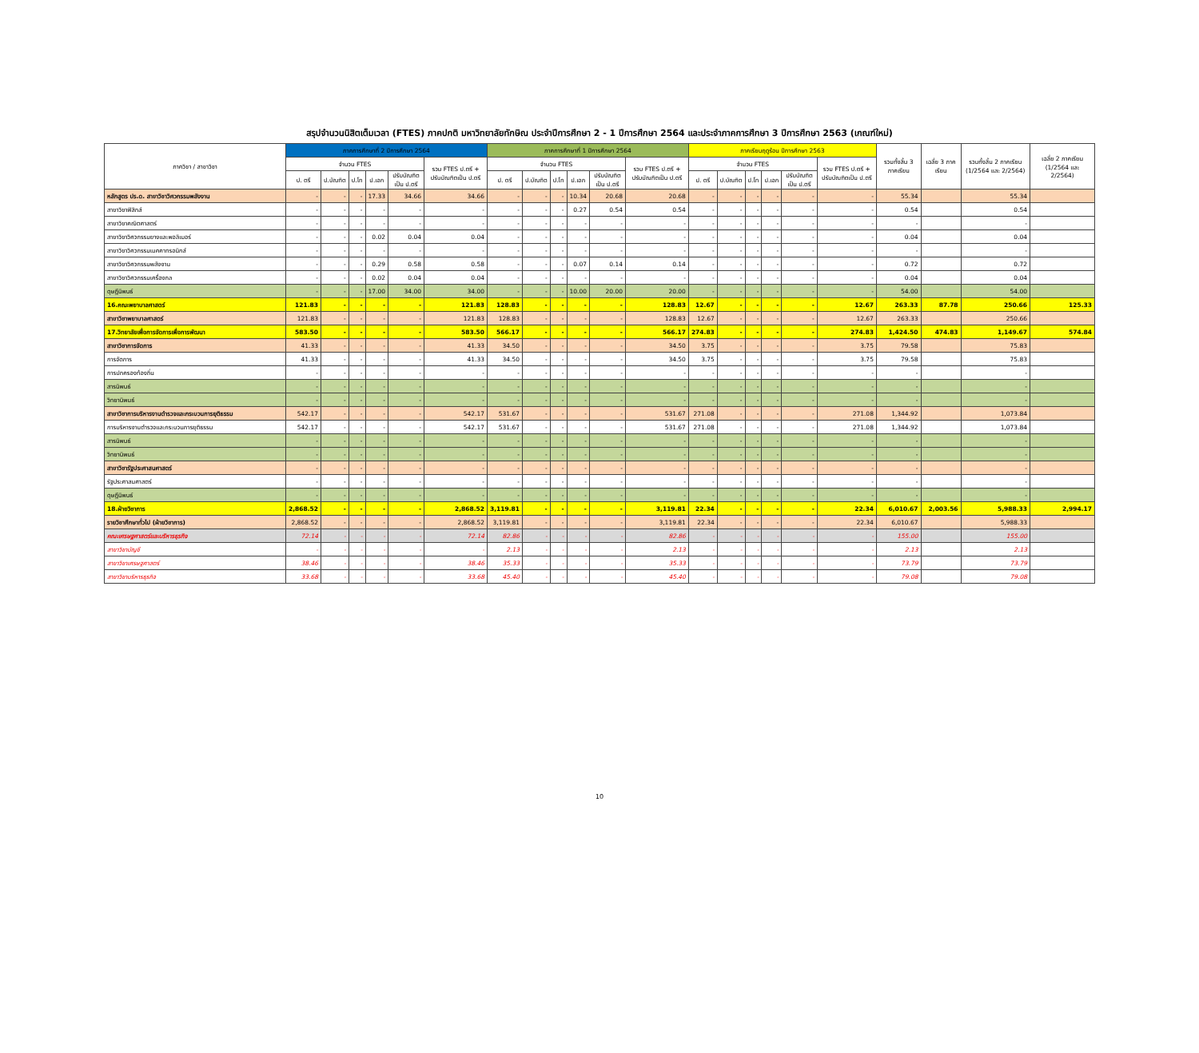สรุปจำนวนนิสิตเต็มเวลา (FTES) ภาคปกติ มหาวิทยาลัยทักษิณ ประจำปีการศึกษา 2 - 1 ปีการศึกษา 2564 และประจำภาคการศึกษา 3 ปีการศึกษา 2563 (เกณฑ์ใหม่)
| ภาควิชา / สาขาวิชา | ภาคการศึกษาที่ 2 ปีการศึกษา 2564 | | | | | | ภาคการศึกษาที่ 1 ปีการศึกษา 2564 | | | | | | ภาคเรียนฤดูร้อน ปีการศึกษา 2563 | | | | | | รวมทั้งสิ้น 3 ภาคเรียน | เฉลี่ย 3 ภาคเรียน | รวมทั้งสิ้น 2 ภาคเรียน (1/2564 และ 2/2564) | เฉลี่ย 2 ภาคเรียน (1/2564 และ 2/2564) |
| --- | --- | --- | --- | --- | --- | --- | --- | --- | --- | --- | --- | --- | --- | --- | --- | --- | --- | --- | --- | --- | --- | --- |
| | จำนวน FTES | | | | | รวม FTES ป.ตรี + ปรับบัณฑิตเป็น ป.ตรี | จำนวน FTES | | | | | รวม FTES ป.ตรี + ปรับบัณฑิตเป็น ป.ตรี | จำนวน FTES | | | | | รวม FTES ป.ตรี + ปรับบัณฑิตเป็น ป.ตรี | | | | |
| | ป. ตรี | ป.บัณฑิต | ป.โท | ป.เอก | ปรับบัณฑิตเป็น ป.ตรี | | ป. ตรี | ป.บัณฑิต | ป.โท | ป.เอก | ปรับบัณฑิตเป็น ป.ตรี | | ป. ตรี | ป.บัณฑิต | ป.โท | ป.เอก | ปรับบัณฑิตเป็น ป.ตรี | | | | | |
| หลักสูตร ปร.ด. สาขาวิชาวิศวกรรมพลังงาน | - | - | - | 17.33 | 34.66 | 34.66 | - | - | - | 10.34 | 20.68 | 20.68 | - | - | - | - | - | - | 55.34 | | 55.34 | |
| สาขาวิชาฟิสิกส์ | - | - | - | - | - | - | - | - | - | 0.27 | 0.54 | 0.54 | - | - | - | - | - | - | 0.54 | | 0.54 | |
| สาขาวิชาคณิตศาสตร์ | - | - | - | - | - | - | - | - | - | - | - | - | - | - | - | - | - | - | - | | - | |
| สาขาวิชาวิศวกรรมยางและพอลิเมอร์ | - | - | - | 0.02 | 0.04 | 0.04 | - | - | - | - | - | - | - | - | - | - | - | - | 0.04 | | 0.04 | |
| สาขาวิชาวิศวกรรมเมคคาทรอนิกส์ | - | - | - | - | - | - | - | - | - | - | - | - | - | - | - | - | - | - | - | | - | |
| สาขาวิชาวิศวกรรมพลังงาน | - | - | - | 0.29 | 0.58 | 0.58 | - | - | - | 0.07 | 0.14 | 0.14 | - | - | - | - | - | - | 0.72 | | 0.72 | |
| สาขาวิชาวิศวกรรมเครื่องกล | - | - | - | 0.02 | 0.04 | 0.04 | - | - | - | - | - | - | - | - | - | - | - | - | 0.04 | | 0.04 | |
| ดุษฎีนิพนธ์ | - | - | - | 17.00 | 34.00 | 34.00 | - | - | - | 10.00 | 20.00 | 20.00 | - | - | - | - | - | - | 54.00 | | 54.00 | |
| 16.คณะพยาบาลศาสตร์ | 121.83 | - | - | - | - | 121.83 | 128.83 | - | - | - | - | 128.83 | 12.67 | - | - | - | - | 12.67 | 263.33 | 87.78 | 250.66 | 125.33 |
| สาขาวิชาพยาบาลศาสตร์ | 121.83 | - | - | - | - | 121.83 | 128.83 | - | - | - | - | 128.83 | 12.67 | - | - | - | - | 12.67 | 263.33 | | 250.66 | |
| 17.วิทยาลัยเพื่อการจัดการเพื่อการพัฒนา | 583.50 | - | - | - | - | 583.50 | 566.17 | - | - | - | - | 566.17 | 274.83 | - | - | - | - | 274.83 | 1,424.50 | 474.83 | 1,149.67 | 574.84 |
| สาขาวิชาการจัดการ | 41.33 | - | - | - | - | 41.33 | 34.50 | - | - | - | - | 34.50 | 3.75 | - | - | - | - | 3.75 | 79.58 | | 75.83 | |
| การจัดการ | 41.33 | - | - | - | - | 41.33 | 34.50 | - | - | - | - | 34.50 | 3.75 | - | - | - | - | 3.75 | 79.58 | | 75.83 | |
| การปกครองท้องถิ่น | - | - | - | - | - | - | - | - | - | - | - | - | - | - | - | - | - | - | - | | - | |
| สารนิพนธ์ | - | - | - | - | - | - | - | - | - | - | - | - | - | - | - | - | - | - | - | | - | |
| วิทยานิพนธ์ | - | - | - | - | - | - | - | - | - | - | - | - | - | - | - | - | - | - | - | | - | |
| สาขาวิชาการบริหารงานตำรวจและกระบวนการยุติธรรม | 542.17 | - | - | - | - | 542.17 | 531.67 | - | - | - | - | 531.67 | 271.08 | - | - | - | - | 271.08 | 1,344.92 | | 1,073.84 | |
| การบริหารงานตำรวจและกระบวนการยุติธรรม | 542.17 | - | - | - | - | 542.17 | 531.67 | - | - | - | - | 531.67 | 271.08 | - | - | - | - | 271.08 | 1,344.92 | | 1,073.84 | |
| สารนิพนธ์ | - | - | - | - | - | - | - | - | - | - | - | - | - | - | - | - | - | - | - | | - | |
| วิทยานิพนธ์ | - | - | - | - | - | - | - | - | - | - | - | - | - | - | - | - | - | - | - | | - | |
| สาขาวิชารัฐประศาสนศาสตร์ | - | - | - | - | - | - | - | - | - | - | - | - | - | - | - | - | - | - | - | | - | |
| รัฐประศาสนศาสตร์ | - | - | - | - | - | - | - | - | - | - | - | - | - | - | - | - | - | - | - | | - | |
| ดุษฎีนิพนธ์ | - | - | - | - | - | - | - | - | - | - | - | - | - | - | - | - | - | - | - | | - | |
| 18.ฝ่ายวิชาการ | 2,868.52 | - | - | - | - | 2,868.52 | 3,119.81 | - | - | - | - | 3,119.81 | 22.34 | - | - | - | - | 22.34 | 6,010.67 | 2,003.56 | 5,988.33 | 2,994.17 |
| รายวิชาศึกษาทั่วไป (ฝ่ายวิชาการ) | 2,868.52 | - | - | - | - | 2,868.52 | 3,119.81 | - | - | - | - | 3,119.81 | 22.34 | - | - | - | - | 22.34 | 6,010.67 | | 5,988.33 | |
| คณะเศรษฐศาสตร์และบริหารธุรกิจ | 72.14 | - | - | - | - | 72.14 | 82.86 | - | - | - | - | 82.86 | - | - | - | - | - | - | 155.00 | | 155.00 | |
| สาขาวิชาบัญชี | - | - | - | - | - | - | 2.13 | - | - | - | - | 2.13 | - | - | - | - | - | - | 2.13 | | 2.13 | |
| สาขาวิชาเศรษฐศาสตร์ | 38.46 | - | - | - | - | 38.46 | 35.33 | - | - | - | - | 35.33 | - | - | - | - | - | - | 73.79 | | 73.79 | |
| สาขาวิชาบริหารธุรกิจ | 33.68 | - | - | - | - | 33.68 | 45.40 | - | - | - | - | 45.40 | - | - | - | - | - | - | 79.08 | | 79.08 | |
10